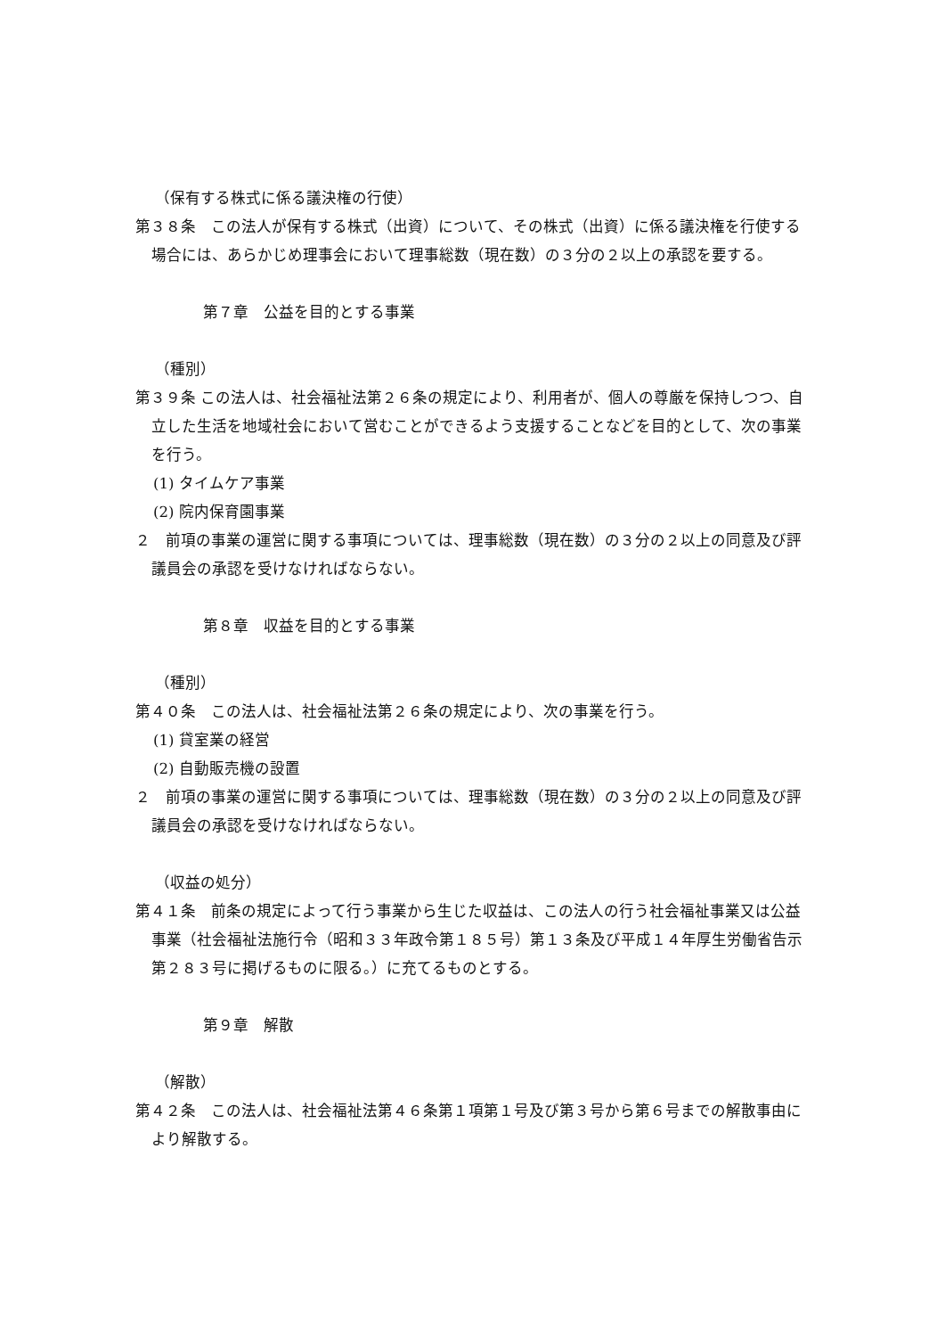（保有する株式に係る議決権の行使）
第３８条　この法人が保有する株式（出資）について、その株式（出資）に係る議決権を行使する場合には、あらかじめ理事会において理事総数（現在数）の３分の２以上の承認を要する。
第７章　公益を目的とする事業
（種別）
第３９条 この法人は、社会福祉法第２６条の規定により、利用者が、個人の尊厳を保持しつつ、自立した生活を地域社会において営むことができるよう支援することなどを目的として、次の事業を行う。
(1) タイムケア事業
(2) 院内保育園事業
２　前項の事業の運営に関する事項については、理事総数（現在数）の３分の２以上の同意及び評議員会の承認を受けなければならない。
第８章　収益を目的とする事業
（種別）
第４０条　この法人は、社会福祉法第２６条の規定により、次の事業を行う。
(1) 貸室業の経営
(2) 自動販売機の設置
２　前項の事業の運営に関する事項については、理事総数（現在数）の３分の２以上の同意及び評議員会の承認を受けなければならない。
（収益の処分）
第４１条　前条の規定によって行う事業から生じた収益は、この法人の行う社会福祉事業又は公益事業（社会福祉法施行令（昭和３３年政令第１８５号）第１３条及び平成１４年厚生労働省告示第２８３号に掲げるものに限る。）に充てるものとする。
第９章　解散
（解散）
第４２条　この法人は、社会福祉法第４６条第１項第１号及び第３号から第６号までの解散事由により解散する。